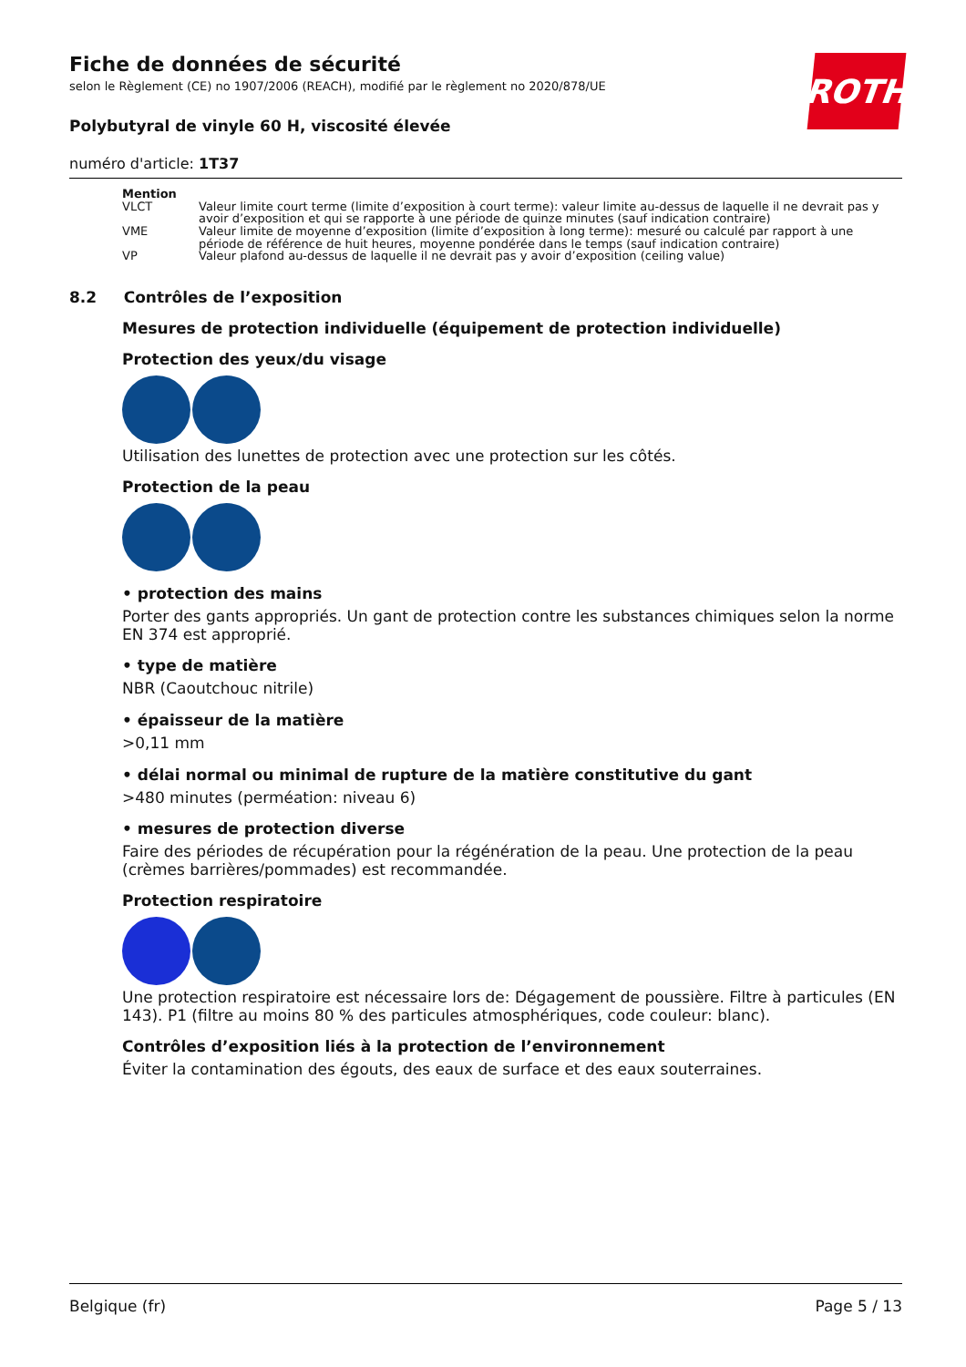ROTH
Fiche de données de sécurité
selon le Règlement (CE) no 1907/2006 (REACH), modifié par le règlement no 2020/878/UE
Polybutyral de vinyle 60 H, viscosité élevée
numéro d'article: 1T37
| Mention | |
| --- | --- |
| VLCT | Valeur limite court terme (limite d’exposition à court terme): valeur limite au-dessus de laquelle il ne devrait pas y avoir d’exposition et qui se rapporte à une période de quinze minutes (sauf indication contraire) |
| VME | Valeur limite de moyenne d’exposition (limite d’exposition à long terme): mesuré ou calculé par rapport à une période de référence de huit heures, moyenne pondérée dans le temps (sauf indication contraire) |
| VP | Valeur plafond au-dessus de laquelle il ne devrait pas y avoir d’exposition (ceiling value) |
8.2 Contrôles de l’exposition
Mesures de protection individuelle (équipement de protection individuelle)
Protection des yeux/du visage
Utilisation des lunettes de protection avec une protection sur les côtés.
Protection de la peau
• protection des mains
Porter des gants appropriés. Un gant de protection contre les substances chimiques selon la norme EN 374 est approprié.
• type de matière
NBR (Caoutchouc nitrile)
• épaisseur de la matière
>0,11 mm
• délai normal ou minimal de rupture de la matière constitutive du gant
>480 minutes (perméation: niveau 6)
• mesures de protection diverse
Faire des périodes de récupération pour la régénération de la peau. Une protection de la peau (crèmes barrières/pommades) est recommandée.
Protection respiratoire
Une protection respiratoire est nécessaire lors de: Dégagement de poussière. Filtre à particules (EN 143). P1 (filtre au moins 80 % des particules atmosphériques, code couleur: blanc).
Contrôles d’exposition liés à la protection de l’environnement
Éviter la contamination des égouts, des eaux de surface et des eaux souterraines.
Belgique (fr) Page 5 / 13